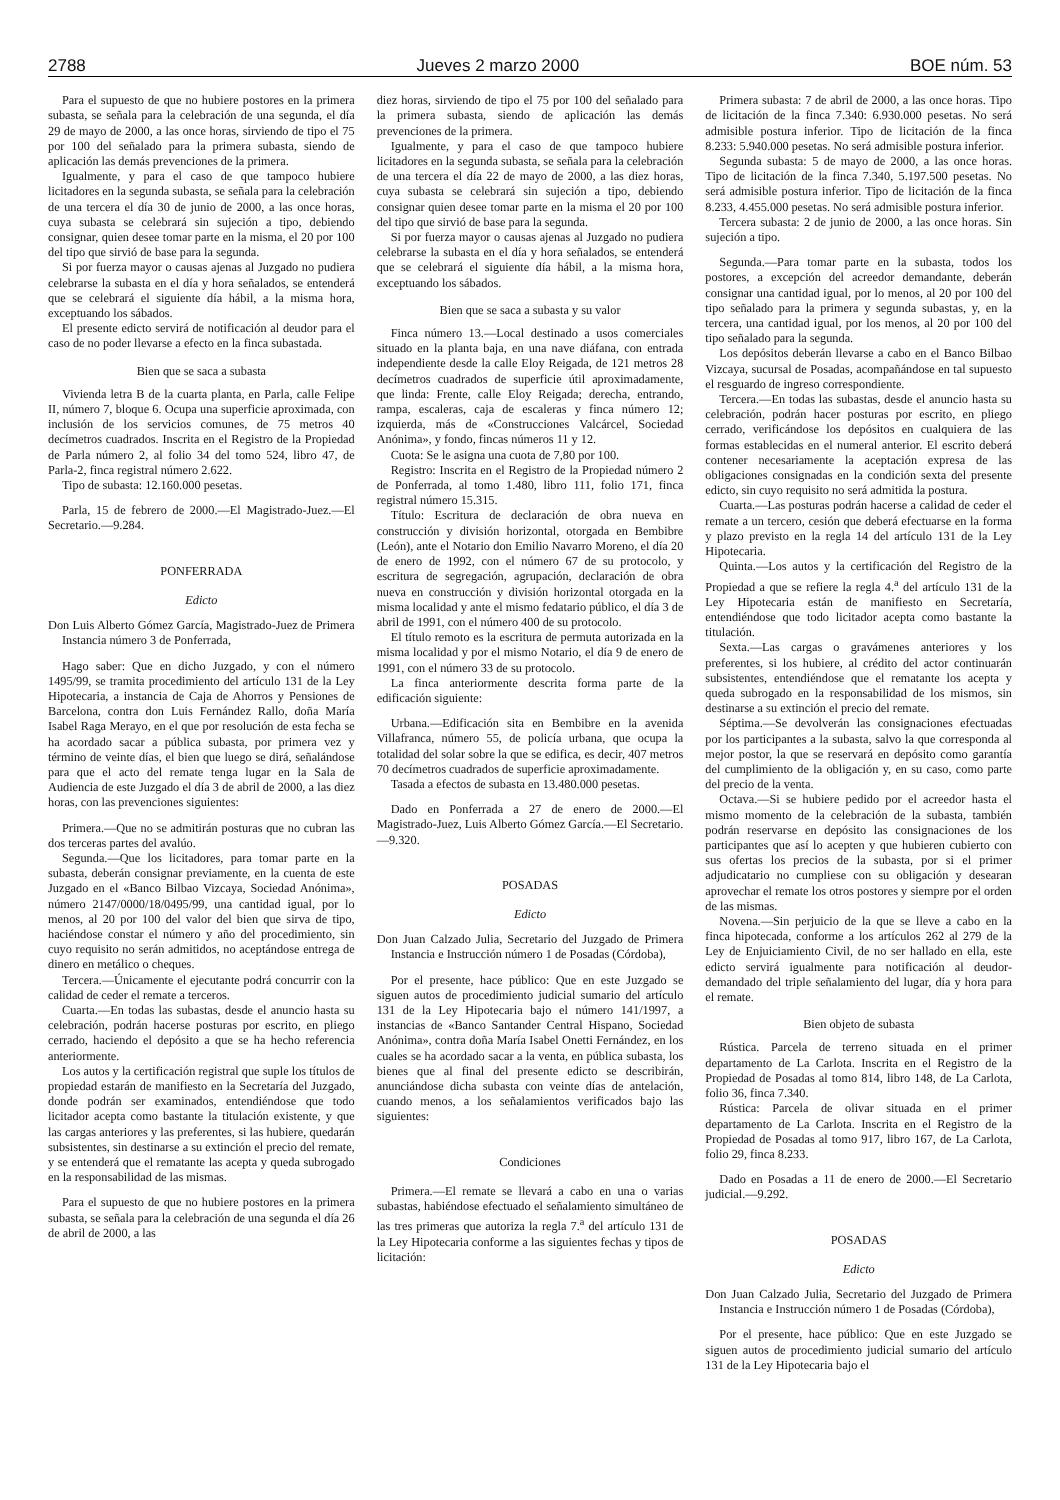2788 Jueves 2 marzo 2000 BOE núm. 53
Para el supuesto de que no hubiere postores en la primera subasta, se señala para la celebración de una segunda, el día 29 de mayo de 2000, a las once horas, sirviendo de tipo el 75 por 100 del señalado para la primera subasta, siendo de aplicación las demás prevenciones de la primera.
Igualmente, y para el caso de que tampoco hubiere licitadores en la segunda subasta, se señala para la celebración de una tercera el día 30 de junio de 2000, a las once horas, cuya subasta se celebrará sin sujeción a tipo, debiendo consignar, quien desee tomar parte en la misma, el 20 por 100 del tipo que sirvió de base para la segunda.
Si por fuerza mayor o causas ajenas al Juzgado no pudiera celebrarse la subasta en el día y hora señalados, se entenderá que se celebrará el siguiente día hábil, a la misma hora, exceptuando los sábados.
El presente edicto servirá de notificación al deudor para el caso de no poder llevarse a efecto en la finca subastada.
Bien que se saca a subasta
Vivienda letra B de la cuarta planta, en Parla, calle Felipe II, número 7, bloque 6. Ocupa una superficie aproximada, con inclusión de los servicios comunes, de 75 metros 40 decímetros cuadrados. Inscrita en el Registro de la Propiedad de Parla número 2, al folio 34 del tomo 524, libro 47, de Parla-2, finca registral número 2.622.
Tipo de subasta: 12.160.000 pesetas.
Parla, 15 de febrero de 2000.—El Magistrado-Juez.—El Secretario.—9.284.
PONFERRADA
Edicto
Don Luis Alberto Gómez García, Magistrado-Juez de Primera Instancia número 3 de Ponferrada,
Hago saber: Que en dicho Juzgado, y con el número 1495/99, se tramita procedimiento del artículo 131 de la Ley Hipotecaria, a instancia de Caja de Ahorros y Pensiones de Barcelona, contra don Luis Fernández Rallo, doña María Isabel Raga Merayo, en el que por resolución de esta fecha se ha acordado sacar a pública subasta, por primera vez y término de veinte días, el bien que luego se dirá, señalándose para que el acto del remate tenga lugar en la Sala de Audiencia de este Juzgado el día 3 de abril de 2000, a las diez horas, con las prevenciones siguientes:
Primera.—Que no se admitirán posturas que no cubran las dos terceras partes del avalúo.
Segunda.—Que los licitadores, para tomar parte en la subasta, deberán consignar previamente, en la cuenta de este Juzgado en el «Banco Bilbao Vizcaya, Sociedad Anónima», número 2147/0000/18/0495/99, una cantidad igual, por lo menos, al 20 por 100 del valor del bien que sirva de tipo, haciéndose constar el número y año del procedimiento, sin cuyo requisito no serán admitidos, no aceptándose entrega de dinero en metálico o cheques.
Tercera.—Únicamente el ejecutante podrá concurrir con la calidad de ceder el remate a terceros.
Cuarta.—En todas las subastas, desde el anuncio hasta su celebración, podrán hacerse posturas por escrito, en pliego cerrado, haciendo el depósito a que se ha hecho referencia anteriormente.
Los autos y la certificación registral que suple los títulos de propiedad estarán de manifiesto en la Secretaría del Juzgado, donde podrán ser examinados, entendiéndose que todo licitador acepta como bastante la titulación existente, y que las cargas anteriores y las preferentes, si las hubiere, quedarán subsistentes, sin destinarse a su extinción el precio del remate, y se entenderá que el rematante las acepta y queda subrogado en la responsabilidad de las mismas.
Para el supuesto de que no hubiere postores en la primera subasta, se señala para la celebración de una segunda el día 26 de abril de 2000, a las
diez horas, sirviendo de tipo el 75 por 100 del señalado para la primera subasta, siendo de aplicación las demás prevenciones de la primera.
Igualmente, y para el caso de que tampoco hubiere licitadores en la segunda subasta, se señala para la celebración de una tercera el día 22 de mayo de 2000, a las diez horas, cuya subasta se celebrará sin sujeción a tipo, debiendo consignar quien desee tomar parte en la misma el 20 por 100 del tipo que sirvió de base para la segunda.
Si por fuerza mayor o causas ajenas al Juzgado no pudiera celebrarse la subasta en el día y hora señalados, se entenderá que se celebrará el siguiente día hábil, a la misma hora, exceptuando los sábados.
Bien que se saca a subasta y su valor
Finca número 13.—Local destinado a usos comerciales situado en la planta baja, en una nave diáfana, con entrada independiente desde la calle Eloy Reigada, de 121 metros 28 decímetros cuadrados de superficie útil aproximadamente, que linda: Frente, calle Eloy Reigada; derecha, entrando, rampa, escaleras, caja de escaleras y finca número 12; izquierda, más de «Construcciones Valcárcel, Sociedad Anónima», y fondo, fincas números 11 y 12.
Cuota: Se le asigna una cuota de 7,80 por 100.
Registro: Inscrita en el Registro de la Propiedad número 2 de Ponferrada, al tomo 1.480, libro 111, folio 171, finca registral número 15.315.
Título: Escritura de declaración de obra nueva en construcción y división horizontal, otorgada en Bembibre (León), ante el Notario don Emilio Navarro Moreno, el día 20 de enero de 1992, con el número 67 de su protocolo, y escritura de segregación, agrupación, declaración de obra nueva en construcción y división horizontal otorgada en la misma localidad y ante el mismo fedatario público, el día 3 de abril de 1991, con el número 400 de su protocolo.
El título remoto es la escritura de permuta autorizada en la misma localidad y por el mismo Notario, el día 9 de enero de 1991, con el número 33 de su protocolo.
La finca anteriormente descrita forma parte de la edificación siguiente:
Urbana.—Edificación sita en Bembibre en la avenida Villafranca, número 55, de policía urbana, que ocupa la totalidad del solar sobre la que se edifica, es decir, 407 metros 70 decímetros cuadrados de superficie aproximadamente.
Tasada a efectos de subasta en 13.480.000 pesetas.
Dado en Ponferrada a 27 de enero de 2000.—El Magistrado-Juez, Luis Alberto Gómez García.—El Secretario.—9.320.
POSADAS
Edicto
Don Juan Calzado Julia, Secretario del Juzgado de Primera Instancia e Instrucción número 1 de Posadas (Córdoba),
Por el presente, hace público: Que en este Juzgado se siguen autos de procedimiento judicial sumario del artículo 131 de la Ley Hipotecaria bajo el número 141/1997, a instancias de «Banco Santander Central Hispano, Sociedad Anónima», contra doña María Isabel Onetti Fernández, en los cuales se ha acordado sacar a la venta, en pública subasta, los bienes que al final del presente edicto se describirán, anunciándose dicha subasta con veinte días de antelación, cuando menos, a los señalamientos verificados bajo las siguientes:
Condiciones
Primera.—El remate se llevará a cabo en una o varias subastas, habiéndose efectuado el señalamiento simultáneo de las tres primeras que autoriza la regla 7.<sup>a</sup> del artículo 131 de la Ley Hipotecaria conforme a las siguientes fechas y tipos de licitación:
Primera subasta: 7 de abril de 2000, a las once horas. Tipo de licitación de la finca 7.340: 6.930.000 pesetas. No será admisible postura inferior. Tipo de licitación de la finca 8.233: 5.940.000 pesetas. No será admisible postura inferior.
Segunda subasta: 5 de mayo de 2000, a las once horas. Tipo de licitación de la finca 7.340, 5.197.500 pesetas. No será admisible postura inferior. Tipo de licitación de la finca 8.233, 4.455.000 pesetas. No será admisible postura inferior.
Tercera subasta: 2 de junio de 2000, a las once horas. Sin sujeción a tipo.
Segunda.—Para tomar parte en la subasta, todos los postores, a excepción del acreedor demandante, deberán consignar una cantidad igual, por lo menos, al 20 por 100 del tipo señalado para la primera y segunda subastas, y, en la tercera, una cantidad igual, por los menos, al 20 por 100 del tipo señalado para la segunda.
Los depósitos deberán llevarse a cabo en el Banco Bilbao Vizcaya, sucursal de Posadas, acompañándose en tal supuesto el resguardo de ingreso correspondiente.
Tercera.—En todas las subastas, desde el anuncio hasta su celebración, podrán hacer posturas por escrito, en pliego cerrado, verificándose los depósitos en cualquiera de las formas establecidas en el numeral anterior. El escrito deberá contener necesariamente la aceptación expresa de las obligaciones consignadas en la condición sexta del presente edicto, sin cuyo requisito no será admitida la postura.
Cuarta.—Las posturas podrán hacerse a calidad de ceder el remate a un tercero, cesión que deberá efectuarse en la forma y plazo previsto en la regla 14 del artículo 131 de la Ley Hipotecaria.
Quinta.—Los autos y la certificación del Registro de la Propiedad a que se refiere la regla 4.<sup>a</sup> del artículo 131 de la Ley Hipotecaria están de manifiesto en Secretaría, entendiéndose que todo licitador acepta como bastante la titulación.
Sexta.—Las cargas o gravámenes anteriores y los preferentes, si los hubiere, al crédito del actor continuarán subsistentes, entendiéndose que el rematante los acepta y queda subrogado en la responsabilidad de los mismos, sin destinarse a su extinción el precio del remate.
Séptima.—Se devolverán las consignaciones efectuadas por los participantes a la subasta, salvo la que corresponda al mejor postor, la que se reservará en depósito como garantía del cumplimiento de la obligación y, en su caso, como parte del precio de la venta.
Octava.—Si se hubiere pedido por el acreedor hasta el mismo momento de la celebración de la subasta, también podrán reservarse en depósito las consignaciones de los participantes que así lo acepten y que hubieren cubierto con sus ofertas los precios de la subasta, por si el primer adjudicatario no cumpliese con su obligación y desearan aprovechar el remate los otros postores y siempre por el orden de las mismas.
Novena.—Sin perjuicio de la que se lleve a cabo en la finca hipotecada, conforme a los artículos 262 al 279 de la Ley de Enjuiciamiento Civil, de no ser hallado en ella, este edicto servirá igualmente para notificación al deudor-demandado del triple señalamiento del lugar, día y hora para el remate.
Bien objeto de subasta
Rústica. Parcela de terreno situada en el primer departamento de La Carlota. Inscrita en el Registro de la Propiedad de Posadas al tomo 814, libro 148, de La Carlota, folio 36, finca 7.340.
Rústica: Parcela de olivar situada en el primer departamento de La Carlota. Inscrita en el Registro de la Propiedad de Posadas al tomo 917, libro 167, de La Carlota, folio 29, finca 8.233.
Dado en Posadas a 11 de enero de 2000.—El Secretario judicial.—9.292.
POSADAS
Edicto
Don Juan Calzado Julia, Secretario del Juzgado de Primera Instancia e Instrucción número 1 de Posadas (Córdoba),
Por el presente, hace público: Que en este Juzgado se siguen autos de procedimiento judicial sumario del artículo 131 de la Ley Hipotecaria bajo el